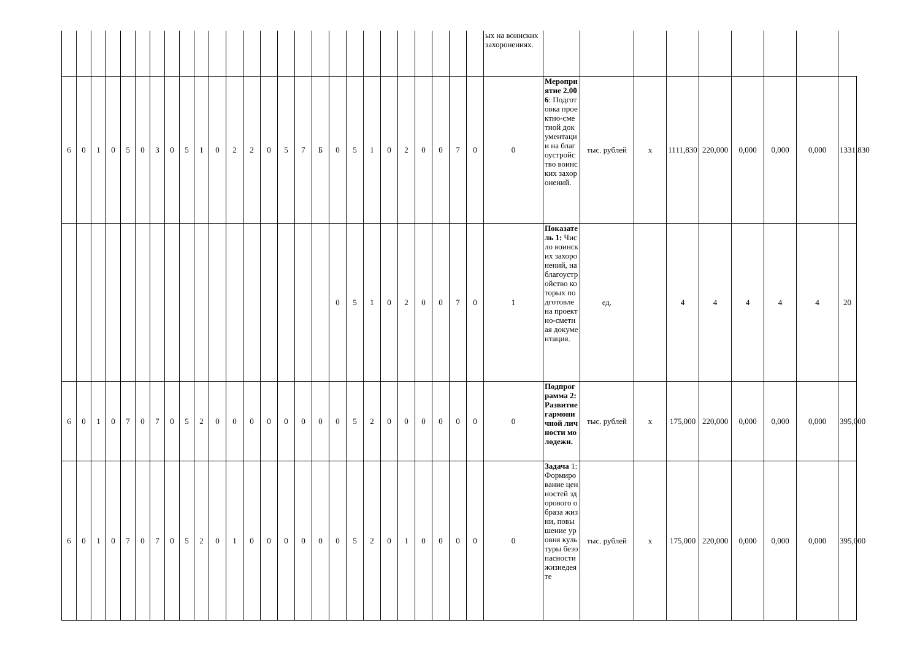| | | | | | | | | | | | | | | | | | | | | | | | | | | ых на воинских захоронениях. | | | | | | | | | |
| 6 | 0 | 1 | 0 | 5 | 0 | 3 | 0 | 5 | 1 | 0 | 2 | 2 | 0 | 5 | 7 | Б | 0 | 5 | 1 | 0 | 2 | 0 | 0 | 7 | 0 | 0 | Мероприятие 2.006 : Подготовка проектно-сметной документации на благоустройство воинских захоронений. | тыс. рублей | х | 1111,830 | 220,000 | 0,000 | 0,000 | 0,000 | 1331,830 |
| | | | | | | | | | | | | | | | | | 0 | 5 | 1 | 0 | 2 | 0 | 0 | 7 | 0 | 1 | Показатель 1: Число воинских захоронений, на благоустройство которых подготовлена проектно-сметная документация. | ед. | | 4 | 4 | 4 | 4 | 4 | 20 |
| 6 | 0 | 1 | 0 | 7 | 0 | 7 | 0 | 5 | 2 | 0 | 0 | 0 | 0 | 0 | 0 | 0 | 0 | 5 | 2 | 0 | 0 | 0 | 0 | 0 | 0 | 0 | Подпрограмма 2: Развитие гармоничной личности молодежи. | тыс. рублей | х | 175,000 | 220,000 | 0,000 | 0,000 | 0,000 | 395,000 |
| 6 | 0 | 1 | 0 | 7 | 0 | 7 | 0 | 5 | 2 | 0 | 1 | 0 | 0 | 0 | 0 | 0 | 0 | 5 | 2 | 0 | 1 | 0 | 0 | 0 | 0 | 0 | Задача 1: Формирование ценностей здорового образа жизни, повышение уровня культуры безопасности жизнедеяте | тыс. рублей | х | 175,000 | 220,000 | 0,000 | 0,000 | 0,000 | 395,000 |